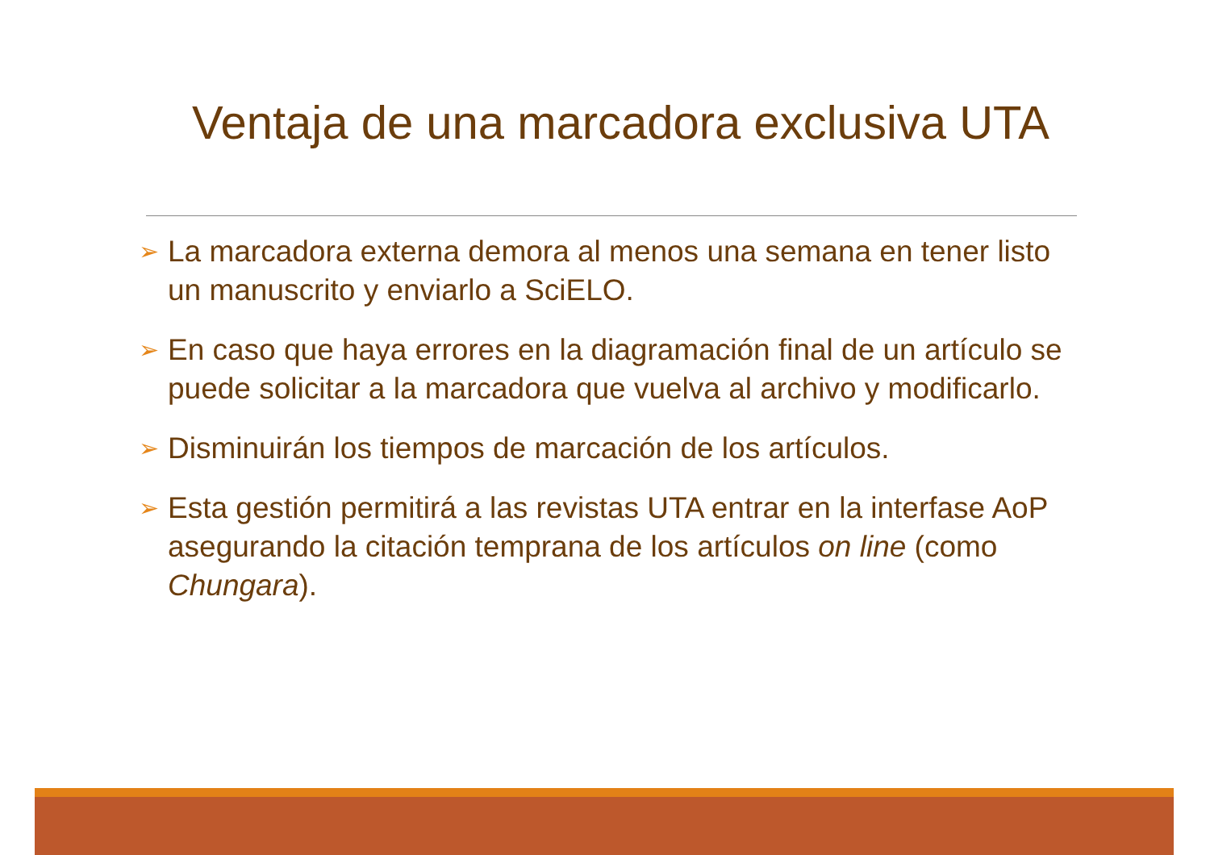Ventaja de una marcadora exclusiva UTA
➢ La marcadora externa demora al menos una semana en tener listo un manuscrito y enviarlo a SciELO.
➢ En caso que haya errores en la diagramación final de un artículo se puede solicitar a la marcadora que vuelva al archivo y modificarlo.
➢ Disminuirán los tiempos de marcación de los artículos.
➢ Esta gestión permitirá a las revistas UTA entrar en la interfase AoP asegurando la citación temprana de los artículos on line (como Chungara).